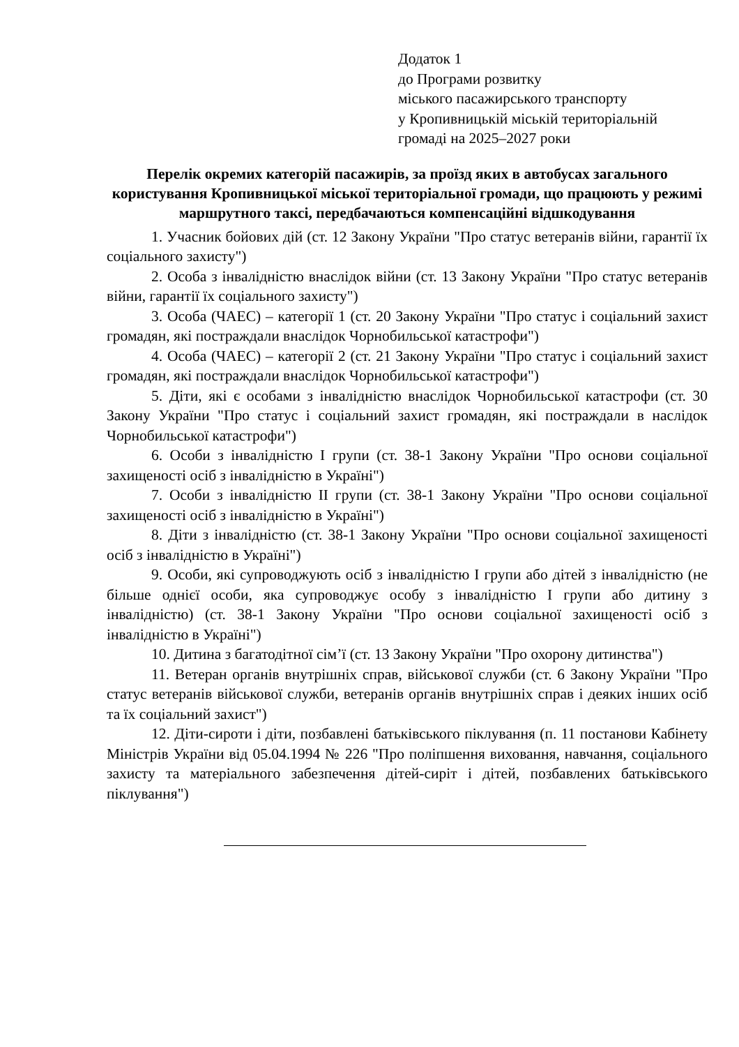Додаток 1
до Програми розвитку
міського пасажирського транспорту
у Кропивницькій міській територіальній
громаді на 2025–2027 роки
Перелік окремих категорій пасажирів, за проїзд яких в автобусах загального користування Кропивницької міської територіальної громади, що працюють у режимі маршрутного таксі, передбачаються компенсаційні відшкодування
1. Учасник бойових дій (ст. 12 Закону України "Про статус ветеранів війни, гарантії їх соціального захисту")
2. Особа з інвалідністю внаслідок війни (ст. 13 Закону України "Про статус ветеранів війни, гарантії їх соціального захисту")
3. Особа (ЧАЕС) – категорії 1 (ст. 20 Закону України "Про статус і соціальний захист громадян, які постраждали внаслідок Чорнобильської катастрофи")
4. Особа (ЧАЕС) – категорії 2 (ст. 21 Закону України "Про статус і соціальний захист громадян, які постраждали внаслідок Чорнобильської катастрофи")
5. Діти, які є особами з інвалідністю внаслідок Чорнобильської катастрофи (ст. 30 Закону України "Про статус і соціальний захист громадян, які постраждали в наслідок Чорнобильської катастрофи")
6. Особи з інвалідністю I групи (ст. 38-1 Закону України "Про основи соціальної захищеності осіб з інвалідністю в Україні")
7. Особи з інвалідністю II групи (ст. 38-1 Закону України "Про основи соціальної захищеності осіб з інвалідністю в Україні")
8. Діти з інвалідністю (ст. 38-1 Закону України "Про основи соціальної захищеності осіб з інвалідністю в Україні")
9. Особи, які супроводжують осіб з інвалідністю I групи або дітей з інвалідністю (не більше однієї особи, яка супроводжує особу з інвалідністю I групи або дитину з інвалідністю) (ст. 38-1 Закону України "Про основи соціальної захищеності осіб з інвалідністю в Україні")
10. Дитина з багатодітної сім’ї (ст. 13 Закону України "Про охорону дитинства")
11. Ветеран органів внутрішніх справ, військової служби (ст. 6 Закону України "Про статус ветеранів військової служби, ветеранів органів внутрішніх справ і деяких інших осіб та їх соціальний захист")
12. Діти-сироти і діти, позбавлені батьківського піклування (п. 11 постанови Кабінету Міністрів України від 05.04.1994 № 226 "Про поліпшення виховання, навчання, соціального захисту та матеріального забезпечення дітей-сиріт і дітей, позбавлених батьківського піклування")